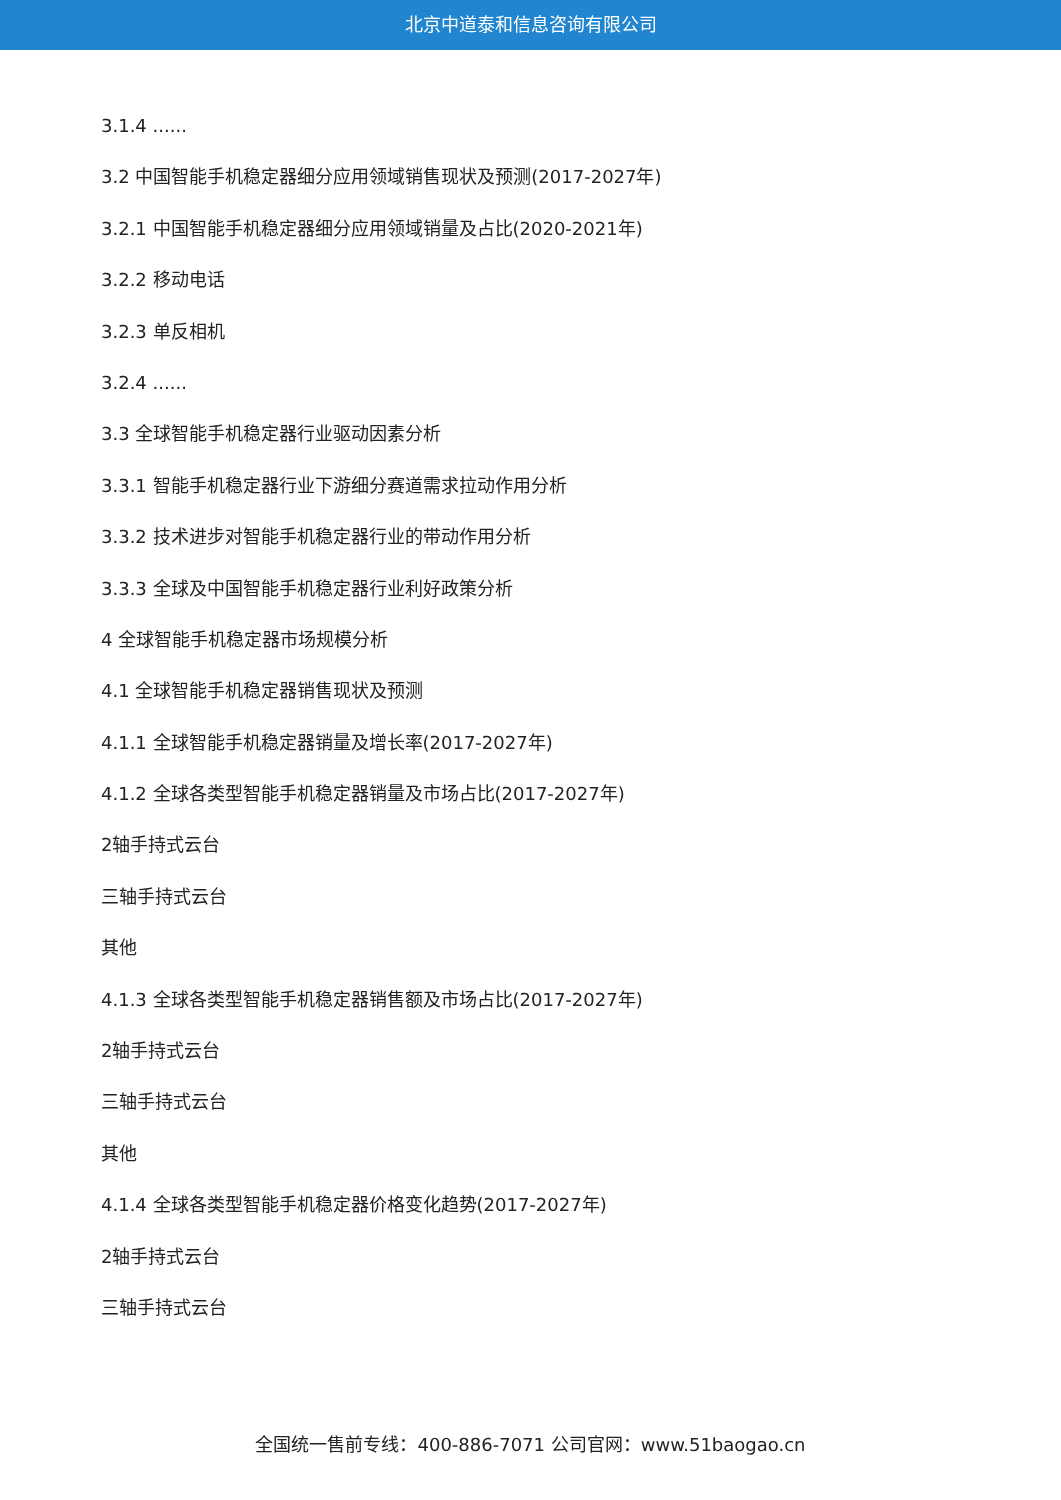北京中道泰和信息咨询有限公司
3.1.4 ......
3.2 中国智能手机稳定器细分应用领域销售现状及预测(2017-2027年)
3.2.1 中国智能手机稳定器细分应用领域销量及占比(2020-2021年)
3.2.2 移动电话
3.2.3 单反相机
3.2.4 ......
3.3 全球智能手机稳定器行业驱动因素分析
3.3.1 智能手机稳定器行业下游细分赛道需求拉动作用分析
3.3.2 技术进步对智能手机稳定器行业的带动作用分析
3.3.3 全球及中国智能手机稳定器行业利好政策分析
4 全球智能手机稳定器市场规模分析
4.1 全球智能手机稳定器销售现状及预测
4.1.1 全球智能手机稳定器销量及增长率(2017-2027年)
4.1.2 全球各类型智能手机稳定器销量及市场占比(2017-2027年)
2轴手持式云台
三轴手持式云台
其他
4.1.3 全球各类型智能手机稳定器销售额及市场占比(2017-2027年)
2轴手持式云台
三轴手持式云台
其他
4.1.4 全球各类型智能手机稳定器价格变化趋势(2017-2027年)
2轴手持式云台
三轴手持式云台
全国统一售前专线：400-886-7071 公司官网：www.51baogao.cn